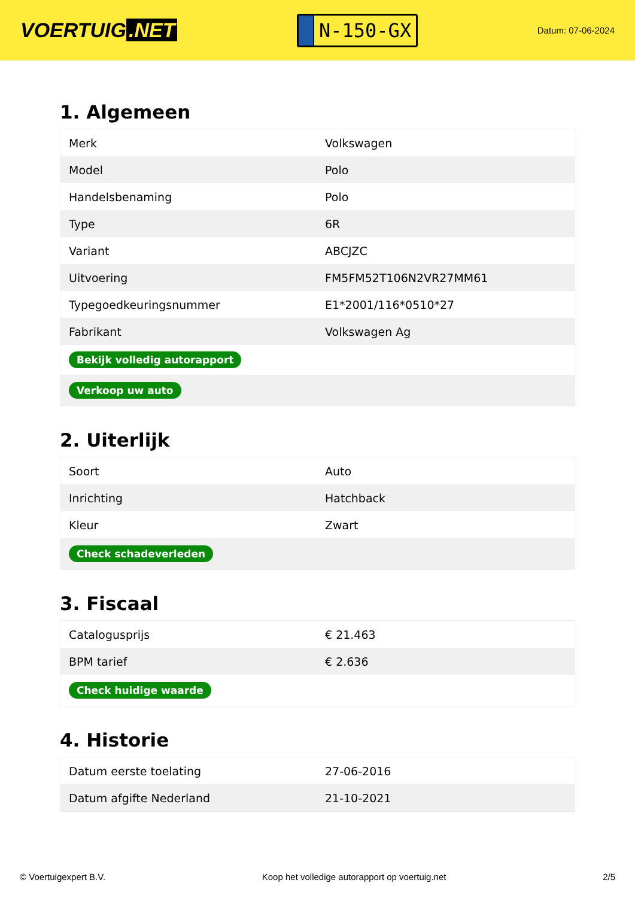VOERTUIG.NET
N-150-GX
Datum: 07-06-2024
1. Algemeen
| Merk | Volkswagen |
| Model | Polo |
| Handelsbenaming | Polo |
| Type | 6R |
| Variant | ABCJZC |
| Uitvoering | FM5FM52T106N2VR27MM61 |
| Typegoedkeuringsnummer | E1*2001/116*0510*27 |
| Fabrikant | Volkswagen Ag |
| Bekijk volledig autorapport | |
| Verkoop uw auto | |
2. Uiterlijk
| Soort | Auto |
| Inrichting | Hatchback |
| Kleur | Zwart |
| Check schadeverleden | |
3. Fiscaal
| Catalogusprijs | € 21.463 |
| BPM tarief | € 2.636 |
| Check huidige waarde | |
4. Historie
| Datum eerste toelating | 27-06-2016 |
| Datum afgifte Nederland | 21-10-2021 |
© Voertuigexpert B.V. Koop het volledige autorapport op voertuig.net 2/5